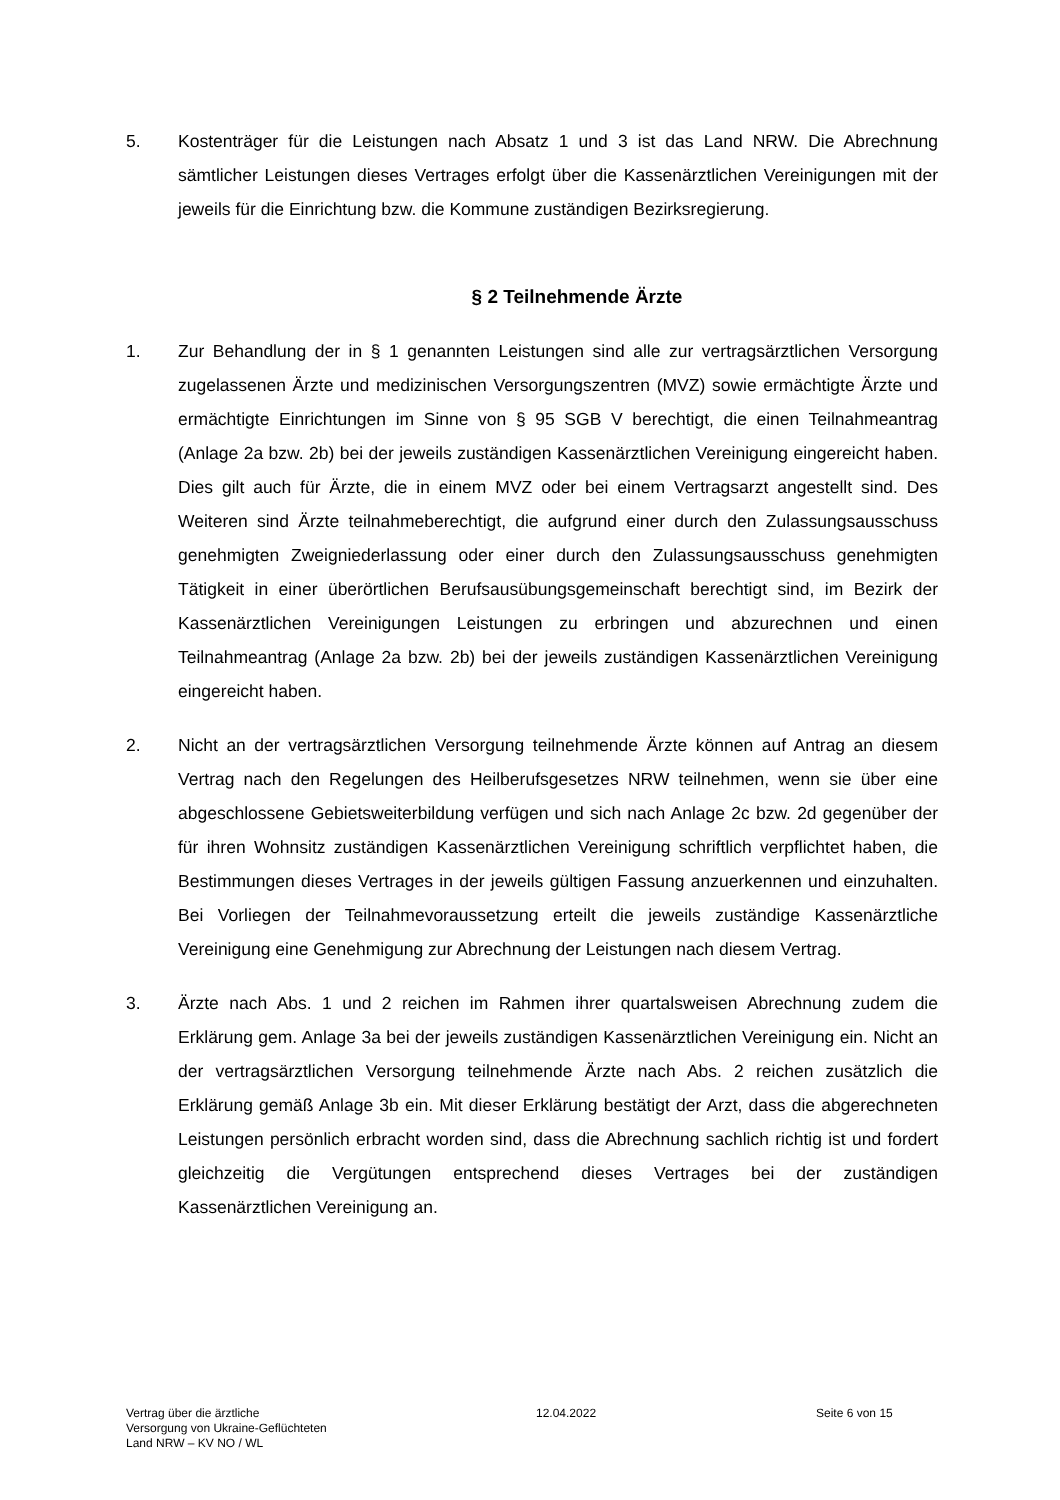5. Kostenträger für die Leistungen nach Absatz 1 und 3 ist das Land NRW. Die Abrechnung sämtlicher Leistungen dieses Vertrages erfolgt über die Kassenärztlichen Vereinigungen mit der jeweils für die Einrichtung bzw. die Kommune zuständigen Bezirksregierung.
§ 2 Teilnehmende Ärzte
1. Zur Behandlung der in § 1 genannten Leistungen sind alle zur vertragsärztlichen Versorgung zugelassenen Ärzte und medizinischen Versorgungszentren (MVZ) sowie ermächtigte Ärzte und ermächtigte Einrichtungen im Sinne von § 95 SGB V berechtigt, die einen Teilnahmeantrag (Anlage 2a bzw. 2b) bei der jeweils zuständigen Kassenärztlichen Vereinigung eingereicht haben. Dies gilt auch für Ärzte, die in einem MVZ oder bei einem Vertragsarzt angestellt sind. Des Weiteren sind Ärzte teilnahmeberechtigt, die aufgrund einer durch den Zulassungsausschuss genehmigten Zweigniederlassung oder einer durch den Zulassungsausschuss genehmigten Tätigkeit in einer überörtlichen Berufsausübungsgemeinschaft berechtigt sind, im Bezirk der Kassenärztlichen Vereinigungen Leistungen zu erbringen und abzurechnen und einen Teilnahmeantrag (Anlage 2a bzw. 2b) bei der jeweils zuständigen Kassenärztlichen Vereinigung eingereicht haben.
2. Nicht an der vertragsärztlichen Versorgung teilnehmende Ärzte können auf Antrag an diesem Vertrag nach den Regelungen des Heilberufsgesetzes NRW teilnehmen, wenn sie über eine abgeschlossene Gebietsweiterbildung verfügen und sich nach Anlage 2c bzw. 2d gegenüber der für ihren Wohnsitz zuständigen Kassenärztlichen Vereinigung schriftlich verpflichtet haben, die Bestimmungen dieses Vertrages in der jeweils gültigen Fassung anzuerkennen und einzuhalten. Bei Vorliegen der Teilnahmevoraussetzung erteilt die jeweils zuständige Kassenärztliche Vereinigung eine Genehmigung zur Abrechnung der Leistungen nach diesem Vertrag.
3. Ärzte nach Abs. 1 und 2 reichen im Rahmen ihrer quartalsweisen Abrechnung zudem die Erklärung gem. Anlage 3a bei der jeweils zuständigen Kassenärztlichen Vereinigung ein. Nicht an der vertragsärztlichen Versorgung teilnehmende Ärzte nach Abs. 2 reichen zusätzlich die Erklärung gemäß Anlage 3b ein. Mit dieser Erklärung bestätigt der Arzt, dass die abgerechneten Leistungen persönlich erbracht worden sind, dass die Abrechnung sachlich richtig ist und fordert gleichzeitig die Vergütungen entsprechend dieses Vertrages bei der zuständigen Kassenärztlichen Vereinigung an.
Vertrag über die ärztliche
Versorgung von Ukraine-Geflüchteten
Land NRW – KV NO / WL
12.04.2022 Seite 6 von 15